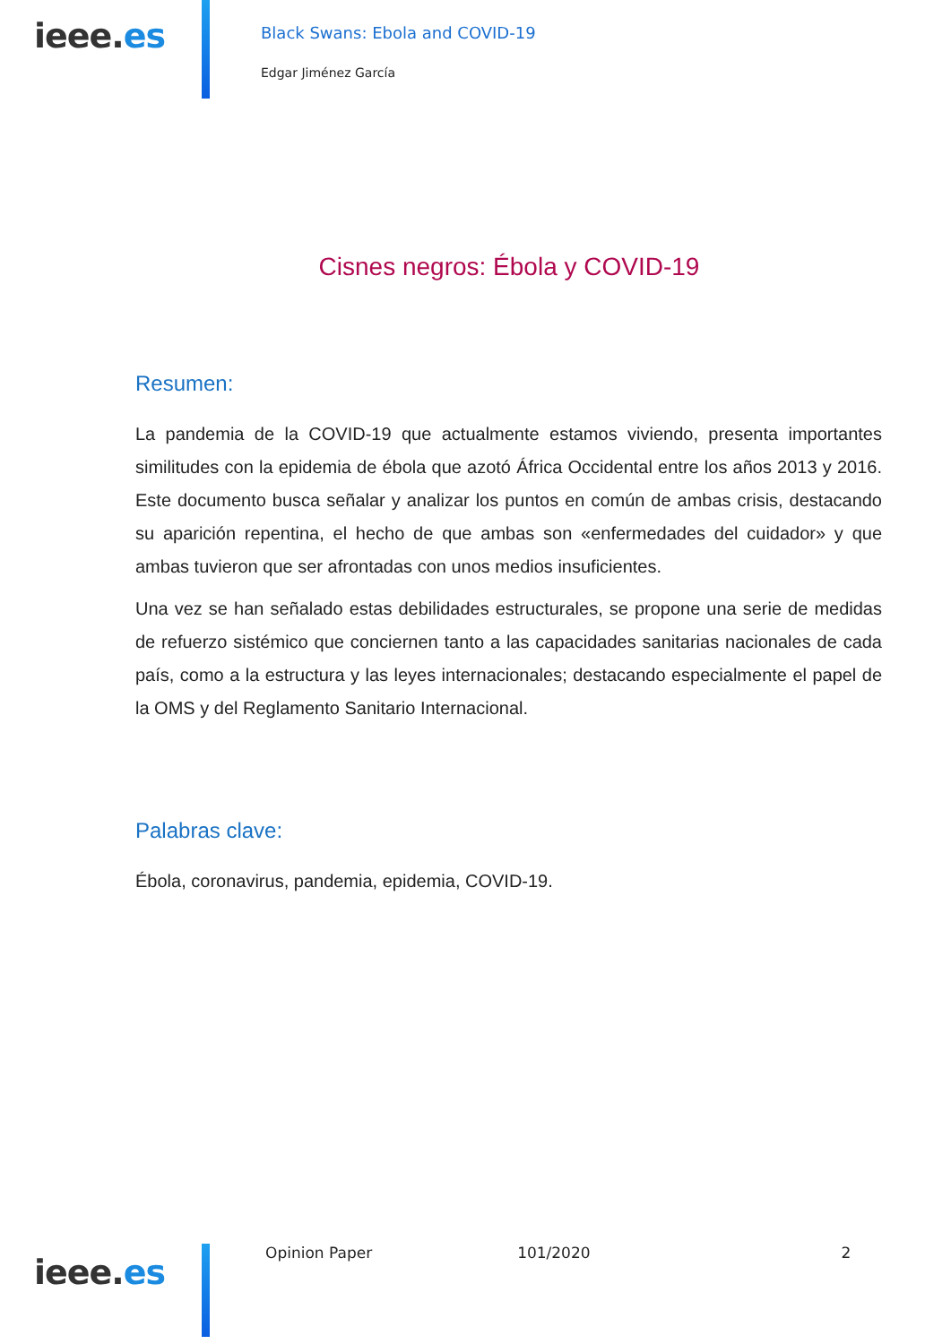ieee.es
Black Swans: Ebola and COVID-19
Edgar Jiménez García
Cisnes negros: Ébola y COVID-19
Resumen:
La pandemia de la COVID-19 que actualmente estamos viviendo, presenta importantes similitudes con la epidemia de ébola que azotó África Occidental entre los años 2013 y 2016. Este documento busca señalar y analizar los puntos en común de ambas crisis, destacando su aparición repentina, el hecho de que ambas son «enfermedades del cuidador» y que ambas tuvieron que ser afrontadas con unos medios insuficientes.
Una vez se han señalado estas debilidades estructurales, se propone una serie de medidas de refuerzo sistémico que conciernen tanto a las capacidades sanitarias nacionales de cada país, como a la estructura y las leyes internacionales; destacando especialmente el papel de la OMS y del Reglamento Sanitario Internacional.
Palabras clave:
Ébola, coronavirus, pandemia, epidemia, COVID-19.
ieee.es
Opinion Paper 101/2020 2